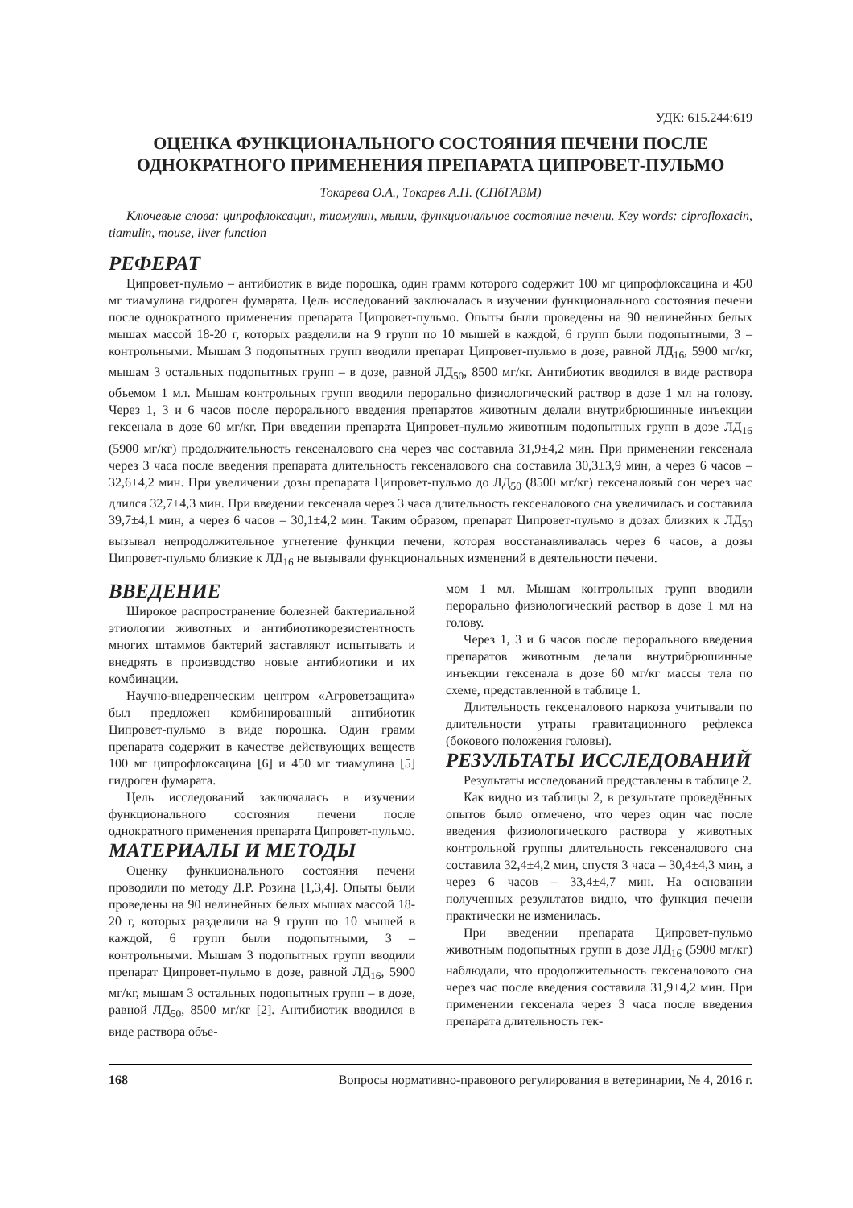УДК: 615.244:619
ОЦЕНКА ФУНКЦИОНАЛЬНОГО СОСТОЯНИЯ ПЕЧЕНИ ПОСЛЕ ОДНОКРАТНОГО ПРИМЕНЕНИЯ ПРЕПАРАТА ЦИПРОВЕТ-ПУЛЬМО
Токарева О.А., Токарев А.Н. (СПбГАВМ)
Ключевые слова: ципрофлоксацин, тиамулин, мыши, функциональное состояние печени. Key words: ciprofloxacin, tiamulin, mouse, liver function
РЕФЕРАТ
Ципровет-пульмо – антибиотик в виде порошка, один грамм которого содержит 100 мг ципрофлоксацина и 450 мг тиамулина гидроген фумарата. Цель исследований заключалась в изучении функционального состояния печени после однократного применения препарата Ципровет-пульмо. Опыты были проведены на 90 нелинейных белых мышах массой 18-20 г, которых разделили на 9 групп по 10 мышей в каждой, 6 групп были подопытными, 3 – контрольными. Мышам 3 подопытных групп вводили препарат Ципровет-пульмо в дозе, равной ЛД<sub>16</sub>, 5900 мг/кг, мышам 3 остальных подопытных групп – в дозе, равной ЛД<sub>50</sub>, 8500 мг/кг. Антибиотик вводился в виде раствора объемом 1 мл. Мышам контрольных групп вводили перорально физиологический раствор в дозе 1 мл на голову. Через 1, 3 и 6 часов после перорального введения препаратов животным делали внутрибрюшинные инъекции гексенала в дозе 60 мг/кг. При введении препарата Ципровет-пульмо животным подопытных групп в дозе ЛД<sub>16</sub> (5900 мг/кг) продолжительность гексеналового сна через час составила 31,9±4,2 мин. При применении гексенала через 3 часа после введения препарата длительность гексеналового сна составила 30,3±3,9 мин, а через 6 часов – 32,6±4,2 мин. При увеличении дозы препарата Ципровет-пульмо до ЛД<sub>50</sub> (8500 мг/кг) гексеналовый сон через час длился 32,7±4,3 мин. При введении гексенала через 3 часа длительность гексеналового сна увеличилась и составила 39,7±4,1 мин, а через 6 часов – 30,1±4,2 мин. Таким образом, препарат Ципровет-пульмо в дозах близких к ЛД<sub>50</sub> вызывал непродолжительное угнетение функции печени, которая восстанавливалась через 6 часов, а дозы Ципровет-пульмо близкие к ЛД<sub>16</sub> не вызывали функциональных изменений в деятельности печени.
ВВЕДЕНИЕ
Широкое распространение болезней бактериальной этиологии животных и антибиотикорезистентность многих штаммов бактерий заставляют испытывать и внедрять в производство новые антибиотики и их комбинации.
Научно-внедренческим центром «Агроветзащита» был предложен комбинированный антибиотик Ципровет-пульмо в виде порошка. Один грамм препарата содержит в качестве действующих веществ 100 мг ципрофлоксацина [6] и 450 мг тиамулина [5] гидроген фумарата.
Цель исследований заключалась в изучении функционального состояния печени после однократного применения препарата Ципровет-пульмо.
МАТЕРИАЛЫ И МЕТОДЫ
Оценку функционального состояния печени проводили по методу Д.Р. Розина [1,3,4]. Опыты были проведены на 90 нелинейных белых мышах массой 18-20 г, которых разделили на 9 групп по 10 мышей в каждой, 6 групп были подопытными, 3 – контрольными. Мышам 3 подопытных групп вводили препарат Ципровет-пульмо в дозе, равной ЛД<sub>16</sub>, 5900 мг/кг, мышам 3 остальных подопытных групп – в дозе, равной ЛД<sub>50</sub>, 8500 мг/кг [2]. Антибиотик вводился в виде раствора объе-
мом 1 мл. Мышам контрольных групп вводили перорально физиологический раствор в дозе 1 мл на голову.
Через 1, 3 и 6 часов после перорального введения препаратов животным делали внутрибрюшинные инъекции гексенала в дозе 60 мг/кг массы тела по схеме, представленной в таблице 1.
Длительность гексеналового наркоза учитывали по длительности утраты гравитационного рефлекса (бокового положения головы).
РЕЗУЛЬТАТЫ ИССЛЕДОВАНИЙ
Результаты исследований представлены в таблице 2.
Как видно из таблицы 2, в результате проведённых опытов было отмечено, что через один час после введения физиологического раствора у животных контрольной группы длительность гексеналового сна составила 32,4±4,2 мин, спустя 3 часа – 30,4±4,3 мин, а через 6 часов – 33,4±4,7 мин. На основании полученных результатов видно, что функция печени практически не изменилась.
При введении препарата Ципровет-пульмо животным подопытных групп в дозе ЛД<sub>16</sub> (5900 мг/кг) наблюдали, что продолжительность гексеналового сна через час после введения составила 31,9±4,2 мин. При применении гексенала через 3 часа после введения препарата длительность гек-
168 Вопросы нормативно-правового регулирования в ветеринарии, № 4, 2016 г.